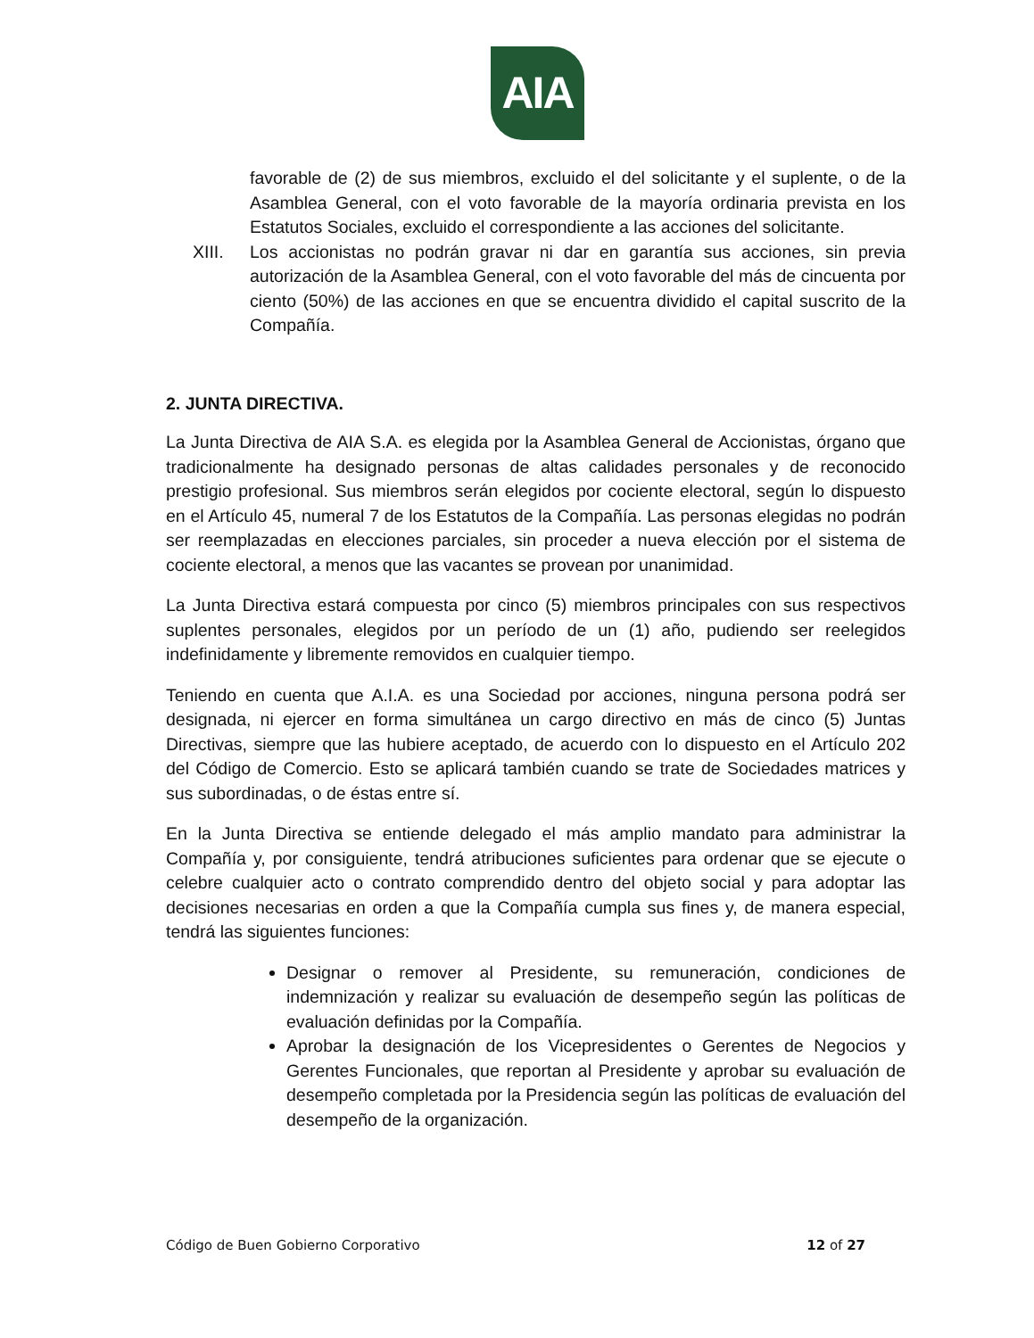AIA
favorable de (2) de sus miembros, excluido el del solicitante y el suplente, o de la Asamblea General, con el voto favorable de la mayoría ordinaria prevista en los Estatutos Sociales, excluido el correspondiente a las acciones del solicitante.
XIII. Los accionistas no podrán gravar ni dar en garantía sus acciones, sin previa autorización de la Asamblea General, con el voto favorable del más de cincuenta por ciento (50%) de las acciones en que se encuentra dividido el capital suscrito de la Compañía.
2. JUNTA DIRECTIVA.
La Junta Directiva de AIA S.A. es elegida por la Asamblea General de Accionistas, órgano que tradicionalmente ha designado personas de altas calidades personales y de reconocido prestigio profesional. Sus miembros serán elegidos por cociente electoral, según lo dispuesto en el Artículo 45, numeral 7 de los Estatutos de la Compañía. Las personas elegidas no podrán ser reemplazadas en elecciones parciales, sin proceder a nueva elección por el sistema de cociente electoral, a menos que las vacantes se provean por unanimidad.
La Junta Directiva estará compuesta por cinco (5) miembros principales con sus respectivos suplentes personales, elegidos por un período de un (1) año, pudiendo ser reelegidos indefinidamente y libremente removidos en cualquier tiempo.
Teniendo en cuenta que A.I.A. es una Sociedad por acciones, ninguna persona podrá ser designada, ni ejercer en forma simultánea un cargo directivo en más de cinco (5) Juntas Directivas, siempre que las hubiere aceptado, de acuerdo con lo dispuesto en el Artículo 202 del Código de Comercio. Esto se aplicará también cuando se trate de Sociedades matrices y sus subordinadas, o de éstas entre sí.
En la Junta Directiva se entiende delegado el más amplio mandato para administrar la Compañía y, por consiguiente, tendrá atribuciones suficientes para ordenar que se ejecute o celebre cualquier acto o contrato comprendido dentro del objeto social y para adoptar las decisiones necesarias en orden a que la Compañía cumpla sus fines y, de manera especial, tendrá las siguientes funciones:
Designar o remover al Presidente, su remuneración, condiciones de indemnización y realizar su evaluación de desempeño según las políticas de evaluación definidas por la Compañía.
Aprobar la designación de los Vicepresidentes o Gerentes de Negocios y Gerentes Funcionales, que reportan al Presidente y aprobar su evaluación de desempeño completada por la Presidencia según las políticas de evaluación del desempeño de la organización.
Código de Buen Gobierno Corporativo 12 of 27